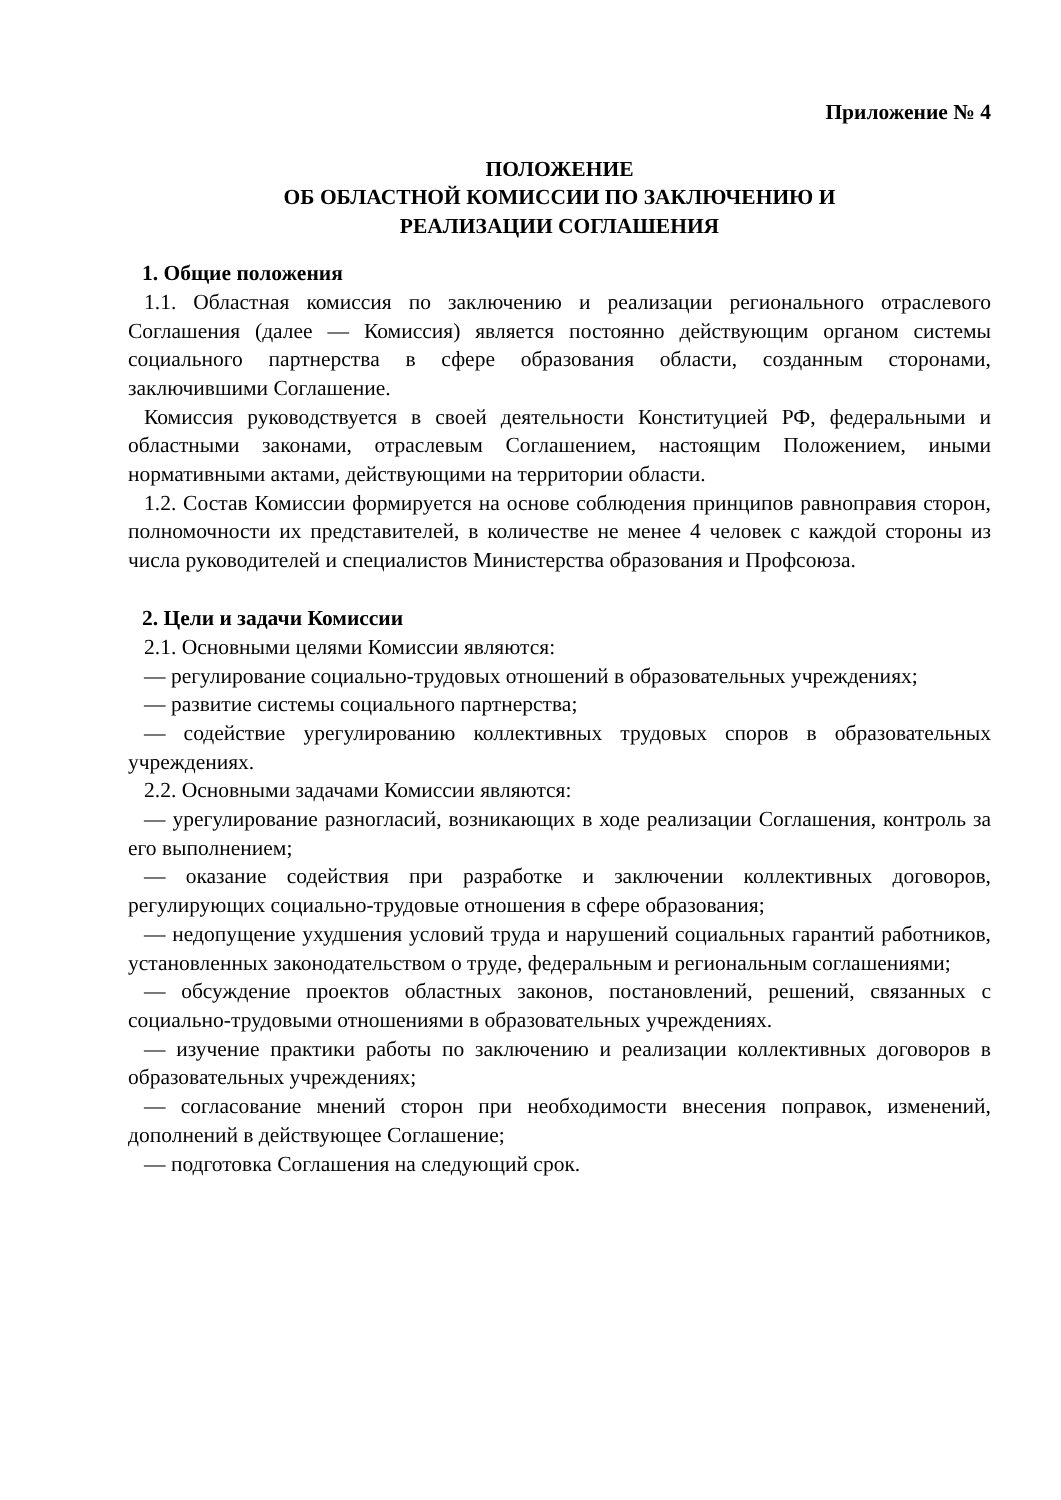Приложение № 4
ПОЛОЖЕНИЕ
ОБ ОБЛАСТНОЙ КОМИССИИ ПО ЗАКЛЮЧЕНИЮ И
РЕАЛИЗАЦИИ СОГЛАШЕНИЯ
1. Общие положения
1.1. Областная комиссия по заключению и реализации регионального отраслевого Соглашения (далее — Комиссия) является постоянно действующим органом системы социального партнерства в сфере образования области, созданным сторонами, заключившими Соглашение.
Комиссия руководствуется в своей деятельности Конституцией РФ, федеральными и областными законами, отраслевым Соглашением, настоящим Положением, иными нормативными актами, действующими на территории области.
1.2. Состав Комиссии формируется на основе соблюдения принципов равноправия сторон, полномочности их представителей, в количестве не менее 4 человек с каждой стороны из числа руководителей и специалистов Министерства образования и Профсоюза.
2. Цели и задачи Комиссии
2.1. Основными целями Комиссии являются:
— регулирование социально-трудовых отношений в образовательных учреждениях;
— развитие системы социального партнерства;
— содействие урегулированию коллективных трудовых споров в образовательных учреждениях.
2.2. Основными задачами Комиссии являются:
— урегулирование разногласий, возникающих в ходе реализации Соглашения, контроль за его выполнением;
— оказание содействия при разработке и заключении коллективных договоров, регулирующих социально-трудовые отношения в сфере образования;
— недопущение ухудшения условий труда и нарушений социальных гарантий работников, установленных законодательством о труде, федеральным и региональным соглашениями;
— обсуждение проектов областных законов, постановлений, решений, связанных с социально-трудовыми отношениями в образовательных учреждениях.
— изучение практики работы по заключению и реализации коллективных договоров в образовательных учреждениях;
— согласование мнений сторон при необходимости внесения поправок, изменений, дополнений в действующее Соглашение;
— подготовка Соглашения на следующий срок.